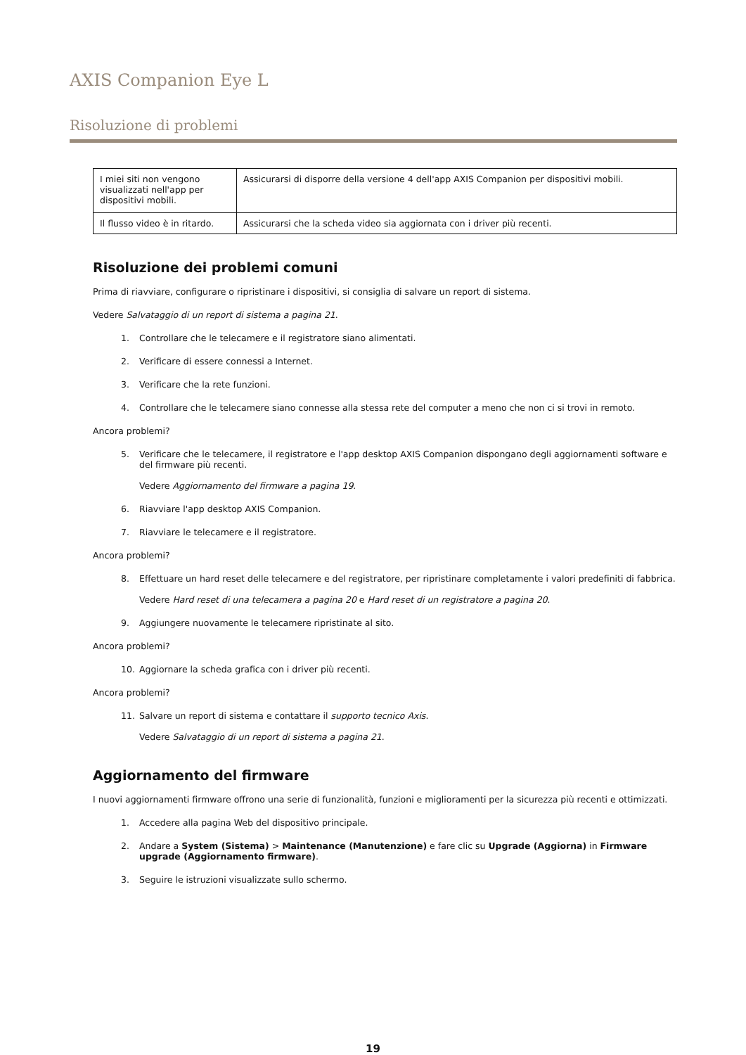AXIS Companion Eye L
Risoluzione di problemi
| I miei siti non vengono visualizzati nell'app per dispositivi mobili. | Assicurarsi di disporre della versione 4 dell'app AXIS Companion per dispositivi mobili. |
| Il flusso video è in ritardo. | Assicurarsi che la scheda video sia aggiornata con i driver più recenti. |
Risoluzione dei problemi comuni
Prima di riavviare, configurare o ripristinare i dispositivi, si consiglia di salvare un report di sistema.
Vedere Salvataggio di un report di sistema a pagina 21.
1. Controllare che le telecamere e il registratore siano alimentati.
2. Verificare di essere connessi a Internet.
3. Verificare che la rete funzioni.
4. Controllare che le telecamere siano connesse alla stessa rete del computer a meno che non ci si trovi in remoto.
Ancora problemi?
5. Verificare che le telecamere, il registratore e l'app desktop AXIS Companion dispongano degli aggiornamenti software e del firmware più recenti.
Vedere Aggiornamento del firmware a pagina 19.
6. Riavviare l'app desktop AXIS Companion.
7. Riavviare le telecamere e il registratore.
Ancora problemi?
8. Effettuare un hard reset delle telecamere e del registratore, per ripristinare completamente i valori predefiniti di fabbrica.
Vedere Hard reset di una telecamera a pagina 20 e Hard reset di un registratore a pagina 20.
9. Aggiungere nuovamente le telecamere ripristinate al sito.
Ancora problemi?
10. Aggiornare la scheda grafica con i driver più recenti.
Ancora problemi?
11. Salvare un report di sistema e contattare il supporto tecnico Axis.
Vedere Salvataggio di un report di sistema a pagina 21.
Aggiornamento del firmware
I nuovi aggiornamenti firmware offrono una serie di funzionalità, funzioni e miglioramenti per la sicurezza più recenti e ottimizzati.
1. Accedere alla pagina Web del dispositivo principale.
2. Andare a System (Sistema) > Maintenance (Manutenzione) e fare clic su Upgrade (Aggiorna) in Firmware upgrade (Aggiornamento firmware).
3. Seguire le istruzioni visualizzate sullo schermo.
19